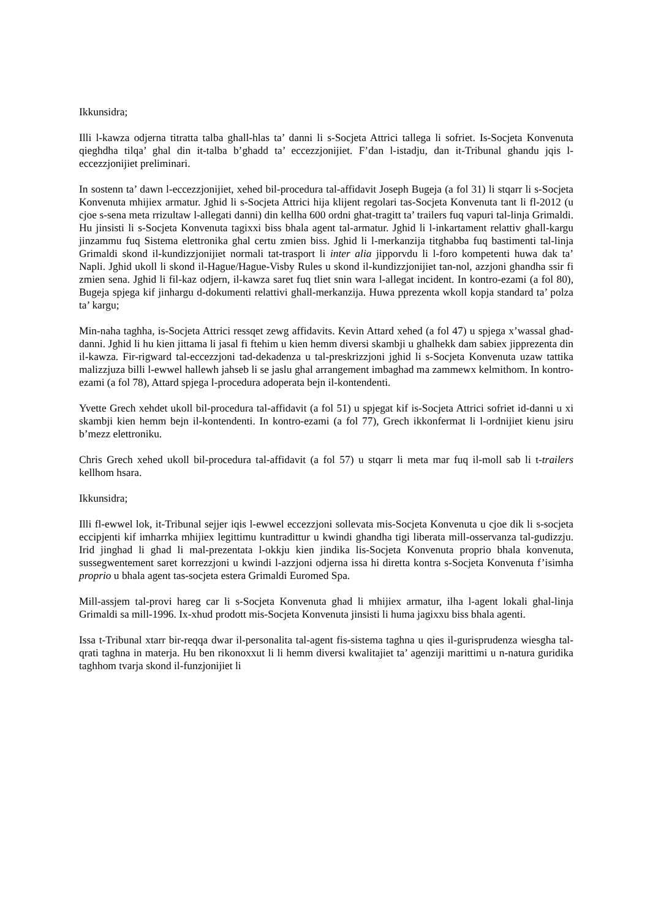Ikkunsidra;
Illi l-kawza odjerna titratta talba ghall-hlas ta’ danni li s-Socjeta Attrici tallega li sofriet. Is-Socjeta Konvenuta qieghdha tilqa’ ghal din it-talba b’ghadd ta’ eccezzjonijiet. F’dan l-istadju, dan it-Tribunal ghandu jqis l-eccezzjonijiet preliminari.
In sostenn ta’ dawn l-eccezzjonijiet, xehed bil-procedura tal-affidavit Joseph Bugeja (a fol 31) li stqarr li s-Socjeta Konvenuta mhijiex armatur. Jghid li s-Socjeta Attrici hija klijent regolari tas-Socjeta Konvenuta tant li fl-2012 (u cjoe s-sena meta rrizultaw l-allegati danni) din kellha 600 ordni ghat-tragitt ta’ trailers fuq vapuri tal-linja Grimaldi. Hu jinsisti li s-Socjeta Konvenuta tagixxi biss bhala agent tal-armatur. Jghid li l-inkartament relattiv ghall-kargu jinzammu fuq Sistema elettronika ghal certu zmien biss. Jghid li l-merkanzija titghabba fuq bastimenti tal-linja Grimaldi skond il-kundizzjonijiet normali tat-trasport li inter alia jipporvdu li l-foro kompetenti huwa dak ta’ Napli. Jghid ukoll li skond il-Hague/Hague-Visby Rules u skond il-kundizzjonijiet tan-nol, azzjoni ghandha ssir fi zmien sena. Jghid li fil-kaz odjern, il-kawza saret fuq tliet snin wara l-allegat incident. In kontro-ezami (a fol 80), Bugeja spjega kif jinhargu d-dokumenti relattivi ghall-merkanzija. Huwa pprezenta wkoll kopja standard ta’ polza ta’ kargu;
Min-naha taghha, is-Socjeta Attrici ressqet zewg affidavits. Kevin Attard xehed (a fol 47) u spjega x’wassal ghad-danni. Jghid li hu kien jittama li jasal fi ftehim u kien hemm diversi skambji u ghalhekk dam sabiex jipprezenta din il-kawza. Fir-rigward tal-eccezzjoni tad-dekadenza u tal-preskrizzjoni jghid li s-Socjeta Konvenuta uzaw tattika malizzjuza billi l-ewwel hallewh jahseb li se jaslu ghal arrangement imbaghad ma zammewx kelmithom. In kontro-ezami (a fol 78), Attard spjega l-procedura adoperata bejn il-kontendenti.
Yvette Grech xehdet ukoll bil-procedura tal-affidavit (a fol 51) u spjegat kif is-Socjeta Attrici sofriet id-danni u xi skambji kien hemm bejn il-kontendenti. In kontro-ezami (a fol 77), Grech ikkonfermat li l-ordnijiet kienu jsiru b’mezz elettroniku.
Chris Grech xehed ukoll bil-procedura tal-affidavit (a fol 57) u stqarr li meta mar fuq il-moll sab li t-trailers kellhom hsara.
Ikkunsidra;
Illi fl-ewwel lok, it-Tribunal sejjer iqis l-ewwel eccezzjoni sollevata mis-Socjeta Konvenuta u cjoe dik li s-socjeta eccipjenti kif imharrka mhijiex legittimu kuntradittur u kwindi ghandha tigi liberata mill-osservanza tal-gudizzju. Irid jinghad li ghad li mal-prezentata l-okkju kien jindika lis-Socjeta Konvenuta proprio bhala konvenuta, sussegwentement saret korrezzjoni u kwindi l-azzjoni odjerna issa hi diretta kontra s-Socjeta Konvenuta f’isimha proprio u bhala agent tas-socjeta estera Grimaldi Euromed Spa.
Mill-assjem tal-provi hareg car li s-Socjeta Konvenuta ghad li mhijiex armatur, ilha l-agent lokali ghal-linja Grimaldi sa mill-1996. Ix-xhud prodott mis-Socjeta Konvenuta jinsisti li huma jagixxu biss bhala agenti.
Issa t-Tribunal xtarr bir-reqqa dwar il-personalita tal-agent fis-sistema taghna u qies il-gurisprudenza wiesgha tal-qrati taghna in materja. Hu ben rikonoxxut li li hemm diversi kwalitajiet ta’ agenziji marittimi u n-natura guridika taghhom tvarja skond il-funzjonijiet li